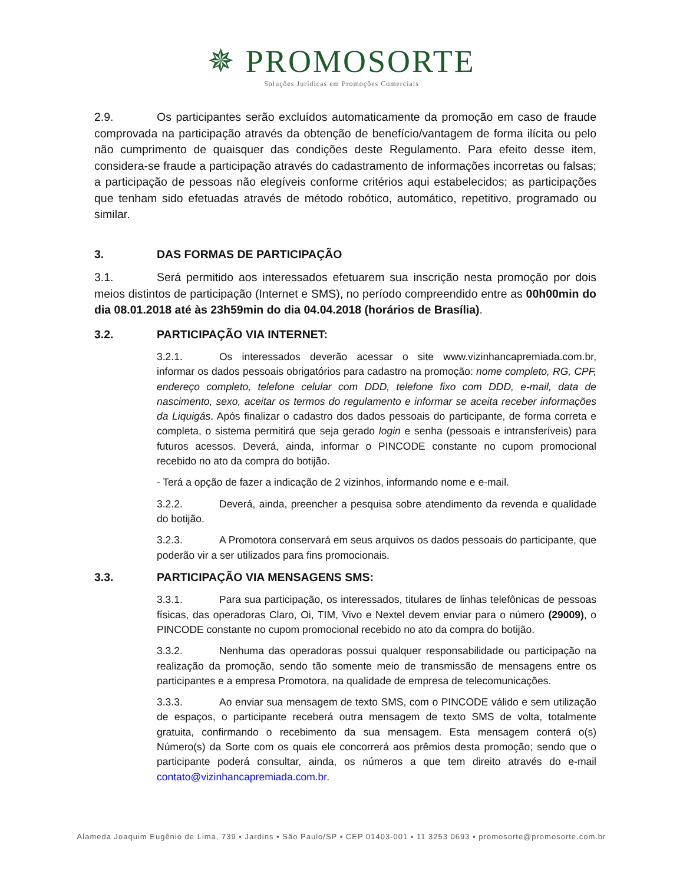✵ PROMOSORTE
Soluções Jurídicas em Promoções Comerciais
2.9. Os participantes serão excluídos automaticamente da promoção em caso de fraude comprovada na participação através da obtenção de benefício/vantagem de forma ilícita ou pelo não cumprimento de quaisquer das condições deste Regulamento. Para efeito desse item, considera-se fraude a participação através do cadastramento de informações incorretas ou falsas; a participação de pessoas não elegíveis conforme critérios aqui estabelecidos; as participações que tenham sido efetuadas através de método robótico, automático, repetitivo, programado ou similar.
3. DAS FORMAS DE PARTICIPAÇÃO
3.1. Será permitido aos interessados efetuarem sua inscrição nesta promoção por dois meios distintos de participação (Internet e SMS), no período compreendido entre as 00h00min do dia 08.01.2018 até às 23h59min do dia 04.04.2018 (horários de Brasília).
3.2. PARTICIPAÇÃO VIA INTERNET:
3.2.1. Os interessados deverão acessar o site www.vizinhancapremiada.com.br, informar os dados pessoais obrigatórios para cadastro na promoção: nome completo, RG, CPF, endereço completo, telefone celular com DDD, telefone fixo com DDD, e-mail, data de nascimento, sexo, aceitar os termos do regulamento e informar se aceita receber informações da Liquigás. Após finalizar o cadastro dos dados pessoais do participante, de forma correta e completa, o sistema permitirá que seja gerado login e senha (pessoais e intransferíveis) para futuros acessos. Deverá, ainda, informar o PINCODE constante no cupom promocional recebido no ato da compra do botijão.
- Terá a opção de fazer a indicação de 2 vizinhos, informando nome e e-mail.
3.2.2. Deverá, ainda, preencher a pesquisa sobre atendimento da revenda e qualidade do botijão.
3.2.3. A Promotora conservará em seus arquivos os dados pessoais do participante, que poderão vir a ser utilizados para fins promocionais.
3.3. PARTICIPAÇÃO VIA MENSAGENS SMS:
3.3.1. Para sua participação, os interessados, titulares de linhas telefônicas de pessoas físicas, das operadoras Claro, Oi, TIM, Vivo e Nextel devem enviar para o número (29009), o PINCODE constante no cupom promocional recebido no ato da compra do botijão.
3.3.2. Nenhuma das operadoras possui qualquer responsabilidade ou participação na realização da promoção, sendo tão somente meio de transmissão de mensagens entre os participantes e a empresa Promotora, na qualidade de empresa de telecomunicações.
3.3.3. Ao enviar sua mensagem de texto SMS, com o PINCODE válido e sem utilização de espaços, o participante receberá outra mensagem de texto SMS de volta, totalmente gratuita, confirmando o recebimento da sua mensagem. Esta mensagem conterá o(s) Número(s) da Sorte com os quais ele concorrerá aos prêmios desta promoção; sendo que o participante poderá consultar, ainda, os números a que tem direito através do e-mail contato@vizinhancapremiada.com.br.
Alameda Joaquim Eugênio de Lima, 739 ▪ Jardins ▪ São Paulo/SP ▪ CEP 01403-001 ▪ 11 3253 0693 ▪ promosorte@promosorte.com.br